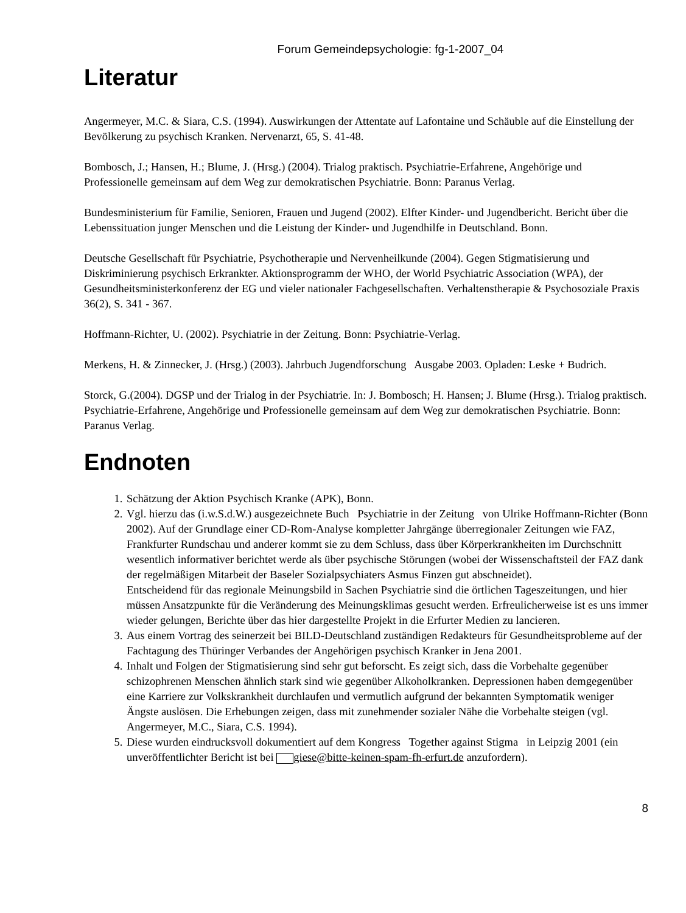Forum Gemeindepsychologie: fg-1-2007_04
Literatur
Angermeyer, M.C. & Siara, C.S. (1994). Auswirkungen der Attentate auf Lafontaine und Schäuble auf die Einstellung der Bevölkerung zu psychisch Kranken. Nervenarzt, 65, S. 41-48.
Bombosch, J.; Hansen, H.; Blume, J. (Hrsg.) (2004). Trialog praktisch. Psychiatrie-Erfahrene, Angehörige und Professionelle gemeinsam auf dem Weg zur demokratischen Psychiatrie. Bonn: Paranus Verlag.
Bundesministerium für Familie, Senioren, Frauen und Jugend (2002). Elfter Kinder- und Jugendbericht. Bericht über die Lebenssituation junger Menschen und die Leistung der Kinder- und Jugendhilfe in Deutschland. Bonn.
Deutsche Gesellschaft für Psychiatrie, Psychotherapie und Nervenheilkunde (2004). Gegen Stigmatisierung und Diskriminierung psychisch Erkrankter. Aktionsprogramm der WHO, der World Psychiatric Association (WPA), der Gesundheitsministerkonferenz der EG und vieler nationaler Fachgesellschaften. Verhaltenstherapie & Psychosoziale Praxis 36(2), S. 341 - 367.
Hoffmann-Richter, U. (2002). Psychiatrie in der Zeitung. Bonn: Psychiatrie-Verlag.
Merkens, H. & Zinnecker, J. (Hrsg.) (2003). Jahrbuch Jugendforschung Ausgabe 2003. Opladen: Leske + Budrich.
Storck, G.(2004). DGSP und der Trialog in der Psychiatrie. In: J. Bombosch; H. Hansen; J. Blume (Hrsg.). Trialog praktisch. Psychiatrie-Erfahrene, Angehörige und Professionelle gemeinsam auf dem Weg zur demokratischen Psychiatrie. Bonn: Paranus Verlag.
Endnoten
1. Schätzung der Aktion Psychisch Kranke (APK), Bonn.
2. Vgl. hierzu das (i.w.S.d.W.) ausgezeichnete Buch Psychiatrie in der Zeitung von Ulrike Hoffmann-Richter (Bonn 2002). Auf der Grundlage einer CD-Rom-Analyse kompletter Jahrgänge überregionaler Zeitungen wie FAZ, Frankfurter Rundschau und anderer kommt sie zu dem Schluss, dass über Körperkrankheiten im Durchschnitt wesentlich informativer berichtet werde als über psychische Störungen (wobei der Wissenschaftsteil der FAZ dank der regelmäßigen Mitarbeit der Baseler Sozialpsychiaters Asmus Finzen gut abschneidet).
Entscheidend für das regionale Meinungsbild in Sachen Psychiatrie sind die örtlichen Tageszeitungen, und hier müssen Ansatzpunkte für die Veränderung des Meinungsklimas gesucht werden. Erfreulicherweise ist es uns immer wieder gelungen, Berichte über das hier dargestellte Projekt in die Erfurter Medien zu lancieren.
3. Aus einem Vortrag des seinerzeit bei BILD-Deutschland zuständigen Redakteurs für Gesundheitsprobleme auf der Fachtagung des Thüringer Verbandes der Angehörigen psychisch Kranker in Jena 2001.
4. Inhalt und Folgen der Stigmatisierung sind sehr gut beforscht. Es zeigt sich, dass die Vorbehalte gegenüber schizophrenen Menschen ähnlich stark sind wie gegenüber Alkoholkranken. Depressionen haben demgegenüber eine Karriere zur Volkskrankheit durchlaufen und vermutlich aufgrund der bekannten Symptomatik weniger Ängste auslösen. Die Erhebungen zeigen, dass mit zunehmender sozialer Nähe die Vorbehalte steigen (vgl. Angermeyer, M.C., Siara, C.S. 1994).
5. Diese wurden eindrucksvoll dokumentiert auf dem Kongress Together against Stigma in Leipzig 2001 (ein unveröffentlichter Bericht ist bei giese@bitte-keinen-spam-fh-erfurt.de anzufordern).
8